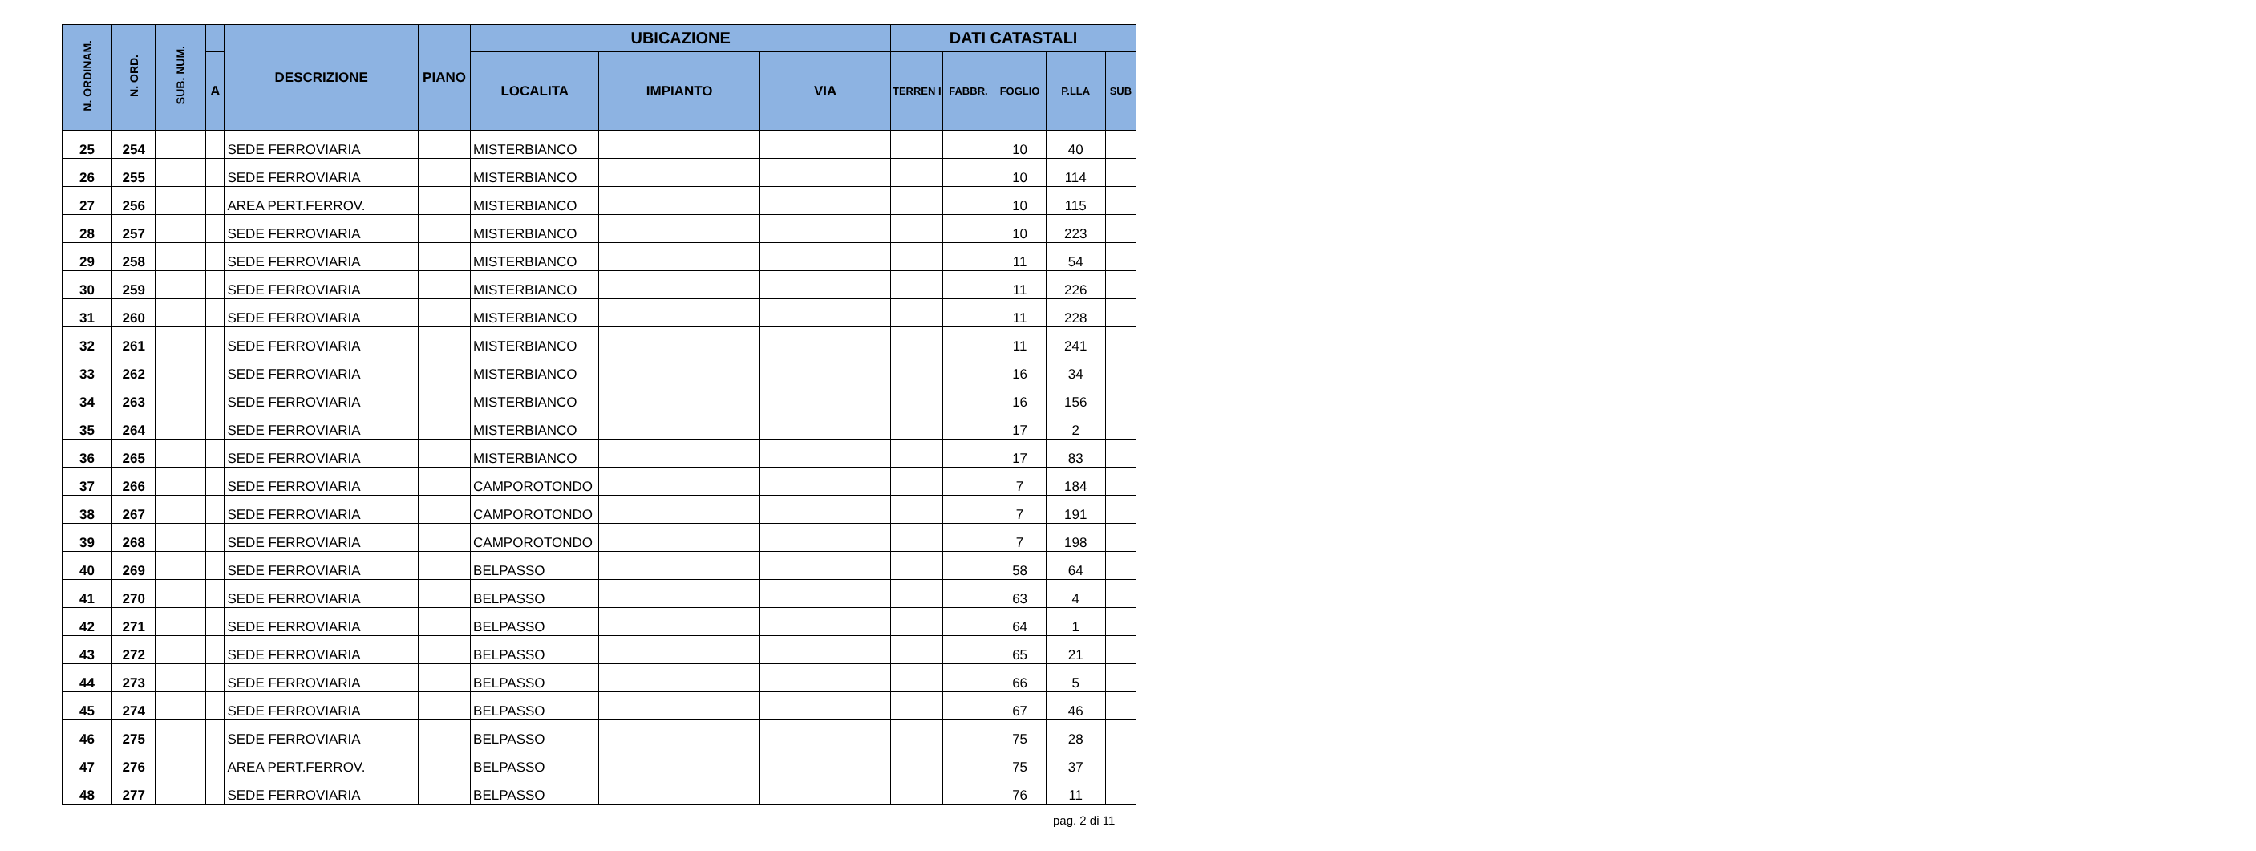| N. ORDINAM. | N. ORD. | SUB. NUM. | | DESCRIZIONE | PIANO | UBICAZIONE | | | DATI CATASTALI | | | | |
| --- | --- | --- | --- | --- | --- | --- | --- | --- | --- | --- | --- | --- | --- |
| | | | A | | | LOCALITA | IMPIANTO | VIA | TERREN I | FABBR. | FOGLIO | P.LLA | SUB |
| 25 | 254 | | | SEDE FERROVIARIA | | MISTERBIANCO | | | | | 10 | 40 | |
| 26 | 255 | | | SEDE FERROVIARIA | | MISTERBIANCO | | | | | 10 | 114 | |
| 27 | 256 | | | AREA PERT.FERROV. | | MISTERBIANCO | | | | | 10 | 115 | |
| 28 | 257 | | | SEDE FERROVIARIA | | MISTERBIANCO | | | | | 10 | 223 | |
| 29 | 258 | | | SEDE FERROVIARIA | | MISTERBIANCO | | | | | 11 | 54 | |
| 30 | 259 | | | SEDE FERROVIARIA | | MISTERBIANCO | | | | | 11 | 226 | |
| 31 | 260 | | | SEDE FERROVIARIA | | MISTERBIANCO | | | | | 11 | 228 | |
| 32 | 261 | | | SEDE FERROVIARIA | | MISTERBIANCO | | | | | 11 | 241 | |
| 33 | 262 | | | SEDE FERROVIARIA | | MISTERBIANCO | | | | | 16 | 34 | |
| 34 | 263 | | | SEDE FERROVIARIA | | MISTERBIANCO | | | | | 16 | 156 | |
| 35 | 264 | | | SEDE FERROVIARIA | | MISTERBIANCO | | | | | 17 | 2 | |
| 36 | 265 | | | SEDE FERROVIARIA | | MISTERBIANCO | | | | | 17 | 83 | |
| 37 | 266 | | | SEDE FERROVIARIA | | CAMPOROTONDO | | | | | 7 | 184 | |
| 38 | 267 | | | SEDE FERROVIARIA | | CAMPOROTONDO | | | | | 7 | 191 | |
| 39 | 268 | | | SEDE FERROVIARIA | | CAMPOROTONDO | | | | | 7 | 198 | |
| 40 | 269 | | | SEDE FERROVIARIA | | BELPASSO | | | | | 58 | 64 | |
| 41 | 270 | | | SEDE FERROVIARIA | | BELPASSO | | | | | 63 | 4 | |
| 42 | 271 | | | SEDE FERROVIARIA | | BELPASSO | | | | | 64 | 1 | |
| 43 | 272 | | | SEDE FERROVIARIA | | BELPASSO | | | | | 65 | 21 | |
| 44 | 273 | | | SEDE FERROVIARIA | | BELPASSO | | | | | 66 | 5 | |
| 45 | 274 | | | SEDE FERROVIARIA | | BELPASSO | | | | | 67 | 46 | |
| 46 | 275 | | | SEDE FERROVIARIA | | BELPASSO | | | | | 75 | 28 | |
| 47 | 276 | | | AREA PERT.FERROV. | | BELPASSO | | | | | 75 | 37 | |
| 48 | 277 | | | SEDE FERROVIARIA | | BELPASSO | | | | | 76 | 11 | |
pag. 2 di 11